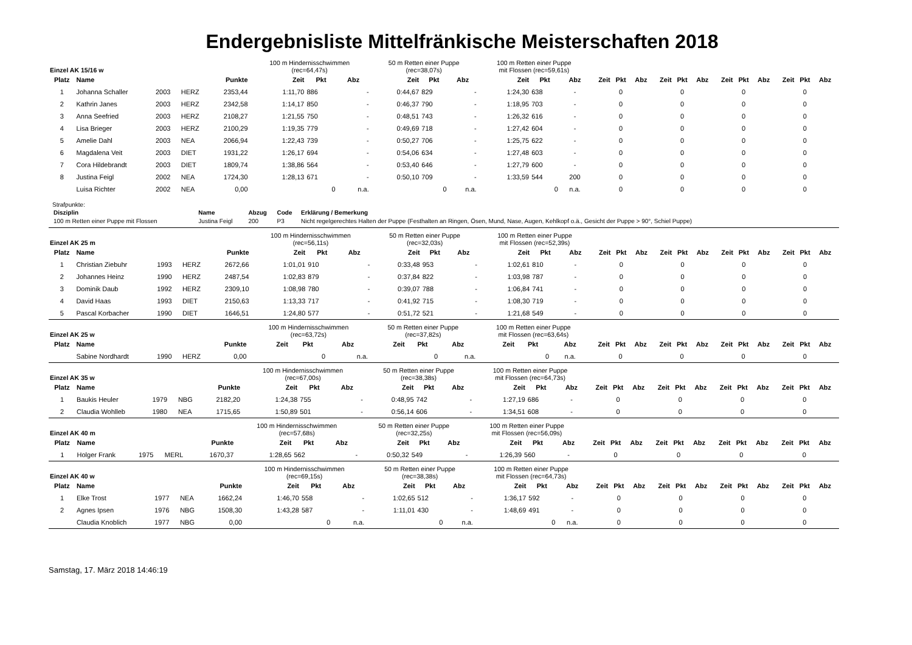Endergebnisliste Mittelfränkische Meisterschaften 2018
| Einzel AK 15/16 w | | | | | 100 m Hindernisschwimmen (rec=64,47s) | | | 50 m Retten einer Puppe (rec=38,07s) | | | 100 m Retten einer Puppe mit Flossen (rec=59,61s) | | | | | | | | | | | | | | |
| Platz | Name | | | Punkte | Zeit | Pkt | Abz | Zeit | Pkt | Abz | Zeit | Pkt | Abz | Zeit | Pkt | Abz | Zeit | Pkt | Abz | Zeit | Pkt | Abz | Zeit | Pkt | Abz |
| 1 | Johanna Schaller | 2003 | HERZ | 2353,44 | 1:11,70 | 886 | - | 0:44,67 | 829 | - | 1:24,30 | 638 | - | | 0 | | | 0 | | | 0 | | | 0 | |
| 2 | Kathrin Janes | 2003 | HERZ | 2342,58 | 1:14,17 | 850 | - | 0:46,37 | 790 | - | 1:18,95 | 703 | - | | 0 | | | 0 | | | 0 | | | 0 | |
| 3 | Anna Seefried | 2003 | HERZ | 2108,27 | 1:21,55 | 750 | - | 0:48,51 | 743 | - | 1:26,32 | 616 | - | | 0 | | | 0 | | | 0 | | | 0 | |
| 4 | Lisa Brieger | 2003 | HERZ | 2100,29 | 1:19,35 | 779 | - | 0:49,69 | 718 | - | 1:27,42 | 604 | - | | 0 | | | 0 | | | 0 | | | 0 | |
| 5 | Amelie Dahl | 2003 | NEA | 2066,94 | 1:22,43 | 739 | - | 0:50,27 | 706 | - | 1:25,75 | 622 | - | | 0 | | | 0 | | | 0 | | | 0 | |
| 6 | Magdalena Veit | 2003 | DIET | 1931,22 | 1:26,17 | 694 | - | 0:54,06 | 634 | - | 1:27,48 | 603 | - | | 0 | | | 0 | | | 0 | | | 0 | |
| 7 | Cora Hildebrandt | 2003 | DIET | 1809,74 | 1:38,86 | 564 | - | 0:53,40 | 646 | - | 1:27,79 | 600 | - | | 0 | | | 0 | | | 0 | | | 0 | |
| 8 | Justina Feigl | 2002 | NEA | 1724,30 | 1:28,13 | 671 | - | 0:50,10 | 709 | - | 1:33,59 | 544 | 200 | | 0 | | | 0 | | | 0 | | | 0 | |
| | Luisa Richter | 2002 | NEA | 0,00 | | 0 | n.a. | | 0 | n.a. | | 0 | n.a. | | 0 | | | 0 | | | 0 | | | 0 | |
Strafpunkte:
| Disziplin | Name | Abzug | Code | Erklärung / Bemerkung |
| --- | --- | --- | --- | --- |
| 100 m Retten einer Puppe mit Flossen | Justina Feigl | 200 | P3 | Nicht regelgerechtes Halten der Puppe (Festhalten an Ringen, Ösen, Mund, Nase, Augen, Kehlkopf o.ä., Gesicht der Puppe > 90°, Schiel Puppe) |
| Einzel AK 25 m | | | | | 100 m Hindernisschwimmen (rec=56,11s) | | | 50 m Retten einer Puppe (rec=32,03s) | | | 100 m Retten einer Puppe mit Flossen (rec=52,39s) | | | | | | | | | | | | | | |
| Platz | Name | | | Punkte | Zeit | Pkt | Abz | Zeit | Pkt | Abz | Zeit | Pkt | Abz | Zeit | Pkt | Abz | Zeit | Pkt | Abz | Zeit | Pkt | Abz | Zeit | Pkt | Abz |
| 1 | Christian Ziebuhr | 1993 | HERZ | 2672,66 | 1:01,01 | 910 | - | 0:33,48 | 953 | - | 1:02,61 | 810 | - | | 0 | | | 0 | | | 0 | | | 0 | |
| 2 | Johannes Heinz | 1990 | HERZ | 2487,54 | 1:02,83 | 879 | - | 0:37,84 | 822 | - | 1:03,98 | 787 | - | | 0 | | | 0 | | | 0 | | | 0 | |
| 3 | Dominik Daub | 1992 | HERZ | 2309,10 | 1:08,98 | 780 | - | 0:39,07 | 788 | - | 1:06,84 | 741 | - | | 0 | | | 0 | | | 0 | | | 0 | |
| 4 | David Haas | 1993 | DIET | 2150,63 | 1:13,33 | 717 | - | 0:41,92 | 715 | - | 1:08,30 | 719 | - | | 0 | | | 0 | | | 0 | | | 0 | |
| 5 | Pascal Korbacher | 1990 | DIET | 1646,51 | 1:24,80 | 577 | - | 0:51,72 | 521 | - | 1:21,68 | 549 | - | | 0 | | | 0 | | | 0 | | | 0 | |
| Einzel AK 25 w | | | | | 100 m Hindernisschwimmen (rec=63,72s) | | | 50 m Retten einer Puppe (rec=37,82s) | | | 100 m Retten einer Puppe mit Flossen (rec=63,64s) | | | | | | | | | | | | | | |
| Platz | Name | | | Punkte | Zeit | Pkt | Abz | Zeit | Pkt | Abz | Zeit | Pkt | Abz | Zeit | Pkt | Abz | Zeit | Pkt | Abz | Zeit | Pkt | Abz | Zeit | Pkt | Abz |
| | Sabine Nordhardt | 1990 | HERZ | 0,00 | | 0 | n.a. | | 0 | n.a. | | 0 | n.a. | | 0 | | | 0 | | | 0 | | | 0 | |
| Einzel AK 35 w | | | | | 100 m Hindernisschwimmen (rec=67,00s) | | | 50 m Retten einer Puppe (rec=38,38s) | | | 100 m Retten einer Puppe mit Flossen (rec=64,73s) | | | | | | | | | | | | | | |
| Platz | Name | | | Punkte | Zeit | Pkt | Abz | Zeit | Pkt | Abz | Zeit | Pkt | Abz | Zeit | Pkt | Abz | Zeit | Pkt | Abz | Zeit | Pkt | Abz | Zeit | Pkt | Abz |
| 1 | Baukis Heuler | 1979 | NBG | 2182,20 | 1:24,38 | 755 | - | 0:48,95 | 742 | - | 1:27,19 | 686 | - | | 0 | | | 0 | | | 0 | | | 0 | |
| 2 | Claudia Wohlleb | 1980 | NEA | 1715,65 | 1:50,89 | 501 | - | 0:56,14 | 606 | - | 1:34,51 | 608 | - | | 0 | | | 0 | | | 0 | | | 0 | |
| Einzel AK 40 m | | | | | 100 m Hindernisschwimmen (rec=57,68s) | | | 50 m Retten einer Puppe (rec=32,25s) | | | 100 m Retten einer Puppe mit Flossen (rec=56,09s) | | | | | | | | | | | | | | |
| Platz | Name | | | Punkte | Zeit | Pkt | Abz | Zeit | Pkt | Abz | Zeit | Pkt | Abz | Zeit | Pkt | Abz | Zeit | Pkt | Abz | Zeit | Pkt | Abz | Zeit | Pkt | Abz |
| 1 | Holger Frank | 1975 | MERL | 1670,37 | 1:28,65 | 562 | - | 0:50,32 | 549 | - | 1:26,39 | 560 | - | | 0 | | | 0 | | | 0 | | | 0 | |
| Einzel AK 40 w | | | | | 100 m Hindernisschwimmen (rec=69,15s) | | | 50 m Retten einer Puppe (rec=38,38s) | | | 100 m Retten einer Puppe mit Flossen (rec=64,73s) | | | | | | | | | | | | | | |
| Platz | Name | | | Punkte | Zeit | Pkt | Abz | Zeit | Pkt | Abz | Zeit | Pkt | Abz | Zeit | Pkt | Abz | Zeit | Pkt | Abz | Zeit | Pkt | Abz | Zeit | Pkt | Abz |
| 1 | Elke Trost | 1977 | NEA | 1662,24 | 1:46,70 | 558 | - | 1:02,65 | 512 | - | 1:36,17 | 592 | - | | 0 | | | 0 | | | 0 | | | 0 | |
| 2 | Agnes Ipsen | 1976 | NBG | 1508,30 | 1:43,28 | 587 | - | 1:11,01 | 430 | - | 1:48,69 | 491 | - | | 0 | | | 0 | | | 0 | | | 0 | |
| | Claudia Knoblich | 1977 | NBG | 0,00 | | 0 | n.a. | | 0 | n.a. | | 0 | n.a. | | 0 | | | 0 | | | 0 | | | 0 | |
Samstag, 17. März 2018 14:46:19